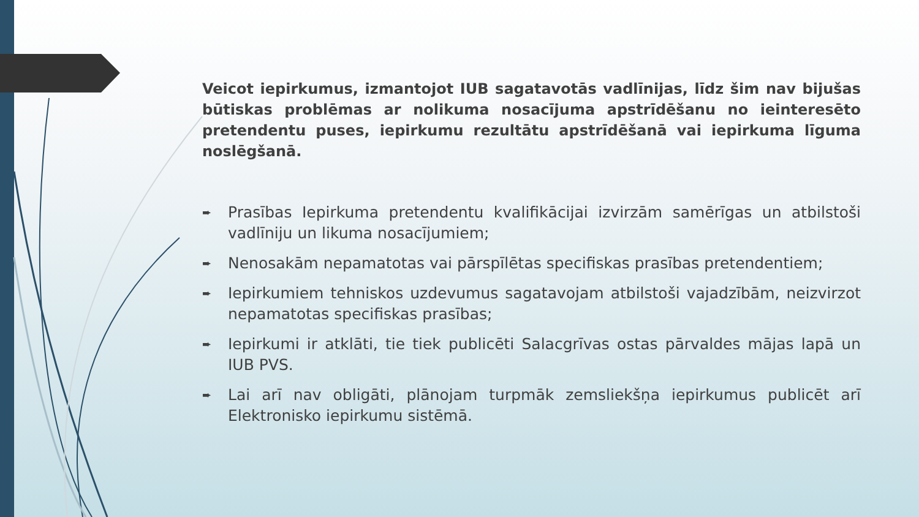Veicot iepirkumus, izmantojot IUB sagatavotās vadlīnijas, līdz šim nav bijušas būtiskas problēmas ar nolikuma nosacījuma apstrīdēšanu no ieinteresēto pretendentu puses, iepirkumu rezultātu apstrīdēšanā vai iepirkuma līguma noslēgšanā.
➨ Prasības Iepirkuma pretendentu kvalifikācijai izvirzām samērīgas un atbilstoši vadlīniju un likuma nosacījumiem;
➨ Nenosakām nepamatotas vai pārspīlētas specifiskas prasības pretendentiem;
➨ Iepirkumiem tehniskos uzdevumus sagatavojam atbilstoši vajadzībām, neizvirzot nepamatotas specifiskas prasības;
➨ Iepirkumi ir atklāti, tie tiek publicēti Salacgrīvas ostas pārvaldes mājas lapā un IUB PVS.
➨ Lai arī nav obligāti, plānojam turpmāk zemsliekšņa iepirkumus publicēt arī Elektronisko iepirkumu sistēmā.